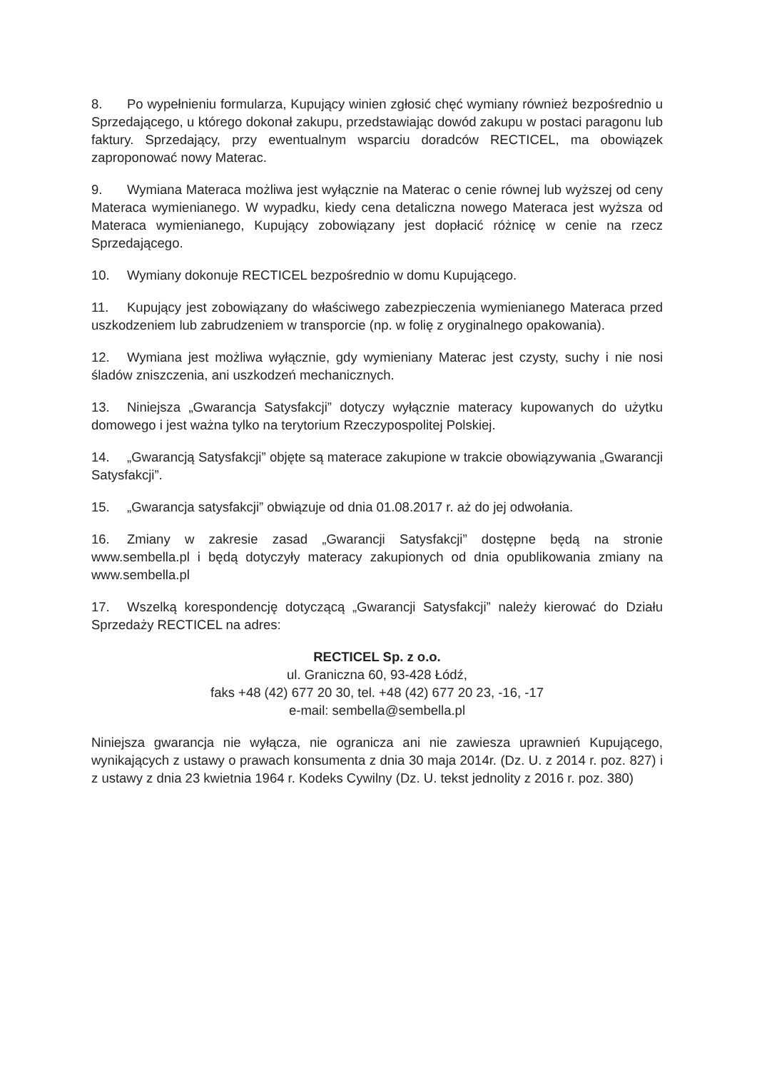8. Po wypełnieniu formularza, Kupujący winien zgłosić chęć wymiany również bezpośrednio u Sprzedającego, u którego dokonał zakupu, przedstawiając dowód zakupu w postaci paragonu lub faktury. Sprzedający, przy ewentualnym wsparciu doradców RECTICEL, ma obowiązek zaproponować nowy Materac.
9. Wymiana Materaca możliwa jest wyłącznie na Materac o cenie równej lub wyższej od ceny Materaca wymienianego. W wypadku, kiedy cena detaliczna nowego Materaca jest wyższa od Materaca wymienianego, Kupujący zobowiązany jest dopłacić różnicę w cenie na rzecz Sprzedającego.
10. Wymiany dokonuje RECTICEL bezpośrednio w domu Kupującego.
11. Kupujący jest zobowiązany do właściwego zabezpieczenia wymienianego Materaca przed uszkodzeniem lub zabrudzeniem w transporcie (np. w folię z oryginalnego opakowania).
12. Wymiana jest możliwa wyłącznie, gdy wymieniany Materac jest czysty, suchy i nie nosi śladów zniszczenia, ani uszkodzeń mechanicznych.
13. Niniejsza „Gwarancja Satysfakcji” dotyczy wyłącznie materacy kupowanych do użytku domowego i jest ważna tylko na terytorium Rzeczypospolitej Polskiej.
14. „Gwarancją Satysfakcji” objęte są materace zakupione w trakcie obowiązywania „Gwarancji Satysfakcji”.
15. „Gwarancja satysfakcji” obwiązuje od dnia 01.08.2017 r. aż do jej odwołania.
16. Zmiany w zakresie zasad „Gwarancji Satysfakcji” dostępne będą na stronie www.sembella.pl i będą dotyczyły materacy zakupionych od dnia opublikowania zmiany na www.sembella.pl
17. Wszelką korespondencję dotyczącą „Gwarancji Satysfakcji” należy kierować do Działu Sprzedaży RECTICEL na adres:
RECTICEL Sp. z o.o.
ul. Graniczna 60, 93-428 Łódź,
faks +48 (42) 677 20 30, tel. +48 (42) 677 20 23, -16, -17
e-mail: sembella@sembella.pl
Niniejsza gwarancja nie wyłącza, nie ogranicza ani nie zawiesza uprawnień Kupującego, wynikających z ustawy o prawach konsumenta z dnia 30 maja 2014r. (Dz. U. z 2014 r. poz. 827) i z ustawy z dnia 23 kwietnia 1964 r. Kodeks Cywilny (Dz. U. tekst jednolity z 2016 r. poz. 380)